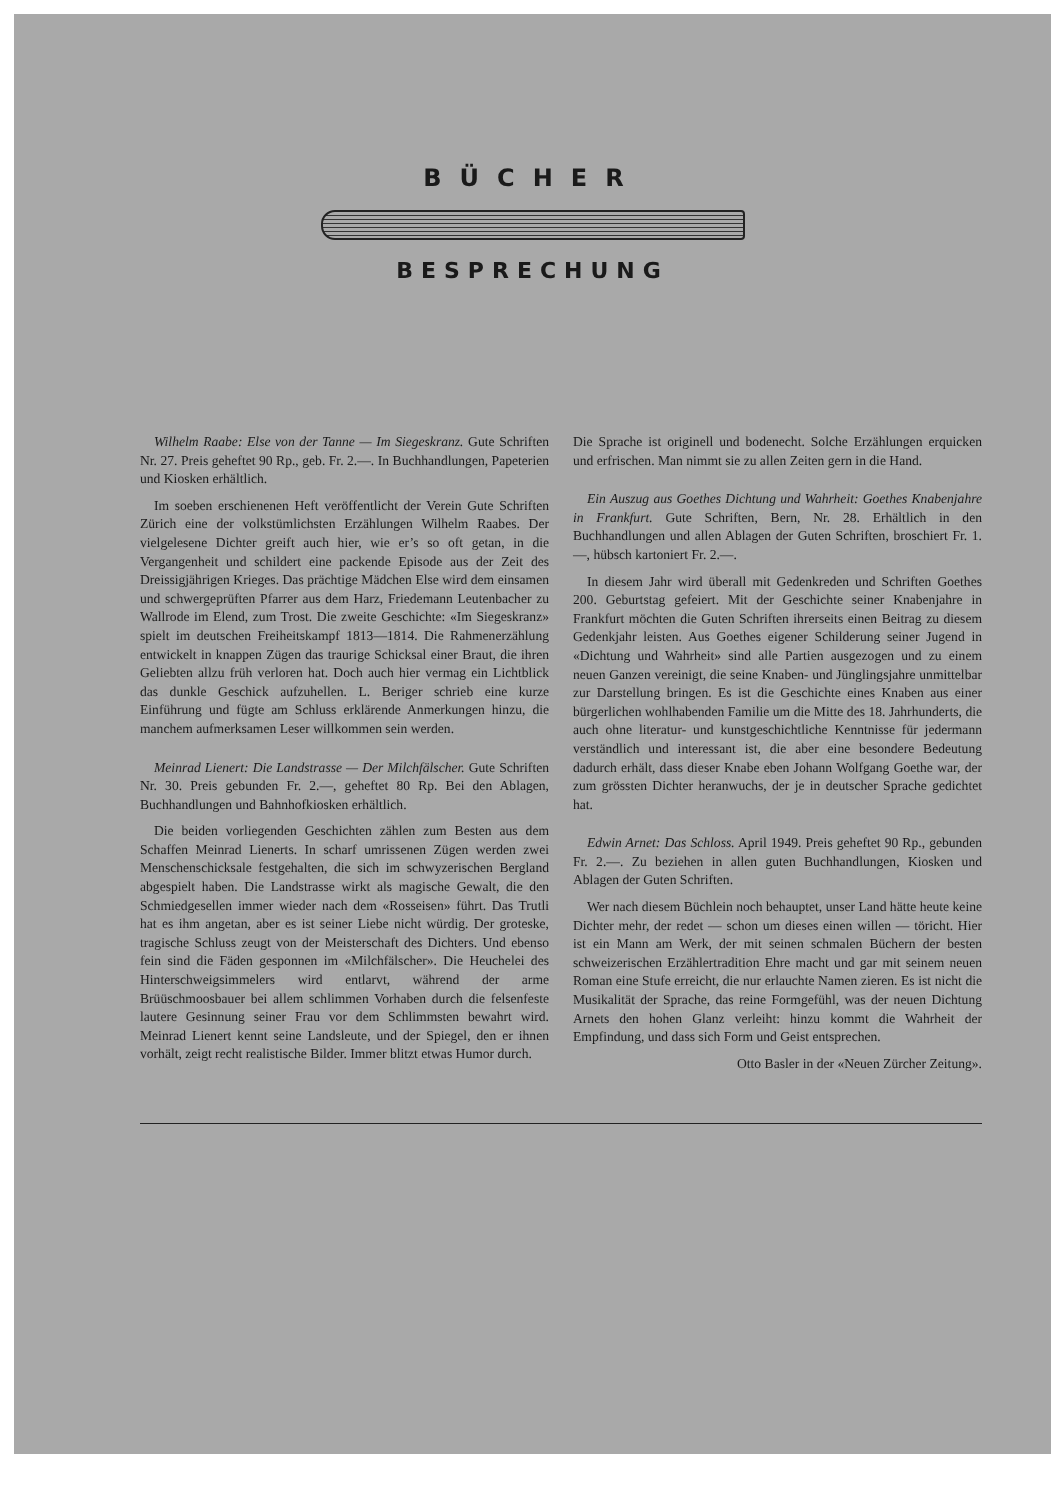BÜCHER
BESPRECHUNG
Wilhelm Raabe: Else von der Tanne — Im Siegeskranz. Gute Schriften Nr. 27. Preis geheftet 90 Rp., geb. Fr. 2.—. In Buchhandlungen, Papeterien und Kiosken erhältlich.
Im soeben erschienenen Heft veröffentlicht der Verein Gute Schriften Zürich eine der volkstümlichsten Erzählungen Wilhelm Raabes. Der vielgelesene Dichter greift auch hier, wie er’s so oft getan, in die Vergangenheit und schildert eine packende Episode aus der Zeit des Dreissigjährigen Krieges. Das prächtige Mädchen Else wird dem einsamen und schwergeprüften Pfarrer aus dem Harz, Friedemann Leutenbacher zu Wallrode im Elend, zum Trost. Die zweite Geschichte: «Im Siegeskranz» spielt im deutschen Freiheitskampf 1813—1814. Die Rahmenerzählung entwickelt in knappen Zügen das traurige Schicksal einer Braut, die ihren Geliebten allzu früh verloren hat. Doch auch hier vermag ein Lichtblick das dunkle Geschick aufzuhellen. L. Beriger schrieb eine kurze Einführung und fügte am Schluss erklärende Anmerkungen hinzu, die manchem aufmerksamen Leser willkommen sein werden.
Meinrad Lienert: Die Landstrasse — Der Milchfälscher. Gute Schriften Nr. 30. Preis gebunden Fr. 2.—, geheftet 80 Rp. Bei den Ablagen, Buchhandlungen und Bahnhofkiosken erhältlich.
Die beiden vorliegenden Geschichten zählen zum Besten aus dem Schaffen Meinrad Lienerts. In scharf umrissenen Zügen werden zwei Menschenschicksale festgehalten, die sich im schwyzerischen Bergland abgespielt haben. Die Landstrasse wirkt als magische Gewalt, die den Schmiedgesellen immer wieder nach dem «Rosseisen» führt. Das Trutli hat es ihm angetan, aber es ist seiner Liebe nicht würdig. Der groteske, tragische Schluss zeugt von der Meisterschaft des Dichters. Und ebenso fein sind die Fäden gesponnen im «Milchfälscher». Die Heuchelei des Hinterschweigsimmelers wird entlarvt, während der arme Brüüschmoosbauer bei allem schlimmen Vorhaben durch die felsenfeste lautere Gesinnung seiner Frau vor dem Schlimmsten bewahrt wird. Meinrad Lienert kennt seine Landsleute, und der Spiegel, den er ihnen vorhält, zeigt recht realistische Bilder. Immer blitzt etwas Humor durch.
Die Sprache ist originell und bodenecht. Solche Erzählungen erquicken und erfrischen. Man nimmt sie zu allen Zeiten gern in die Hand.
Ein Auszug aus Goethes Dichtung und Wahrheit: Goethes Knabenjahre in Frankfurt. Gute Schriften, Bern, Nr. 28. Erhältlich in den Buchhandlungen und allen Ablagen der Guten Schriften, broschiert Fr. 1.—, hübsch kartoniert Fr. 2.—.
In diesem Jahr wird überall mit Gedenkreden und Schriften Goethes 200. Geburtstag gefeiert. Mit der Geschichte seiner Knabenjahre in Frankfurt möchten die Guten Schriften ihrerseits einen Beitrag zu diesem Gedenkjahr leisten. Aus Goethes eigener Schilderung seiner Jugend in «Dichtung und Wahrheit» sind alle Partien ausgezogen und zu einem neuen Ganzen vereinigt, die seine Knaben- und Jünglingsjahre unmittelbar zur Darstellung bringen. Es ist die Geschichte eines Knaben aus einer bürgerlichen wohlhabenden Familie um die Mitte des 18. Jahrhunderts, die auch ohne literatur- und kunstgeschichtliche Kenntnisse für jedermann verständlich und interessant ist, die aber eine besondere Bedeutung dadurch erhält, dass dieser Knabe eben Johann Wolfgang Goethe war, der zum grössten Dichter heranwuchs, der je in deutscher Sprache gedichtet hat.
Edwin Arnet: Das Schloss. April 1949. Preis geheftet 90 Rp., gebunden Fr. 2.—. Zu beziehen in allen guten Buchhandlungen, Kiosken und Ablagen der Guten Schriften.
Wer nach diesem Büchlein noch behauptet, unser Land hätte heute keine Dichter mehr, der redet — schon um dieses einen willen — töricht. Hier ist ein Mann am Werk, der mit seinen schmalen Büchern der besten schweizerischen Erzählertradition Ehre macht und gar mit seinem neuen Roman eine Stufe erreicht, die nur erlauchte Namen zieren. Es ist nicht die Musikalität der Sprache, das reine Formgefühl, was der neuen Dichtung Arnets den hohen Glanz verleiht: hinzu kommt die Wahrheit der Empfindung, und dass sich Form und Geist entsprechen.
Otto Basler in der «Neuen Zürcher Zeitung».